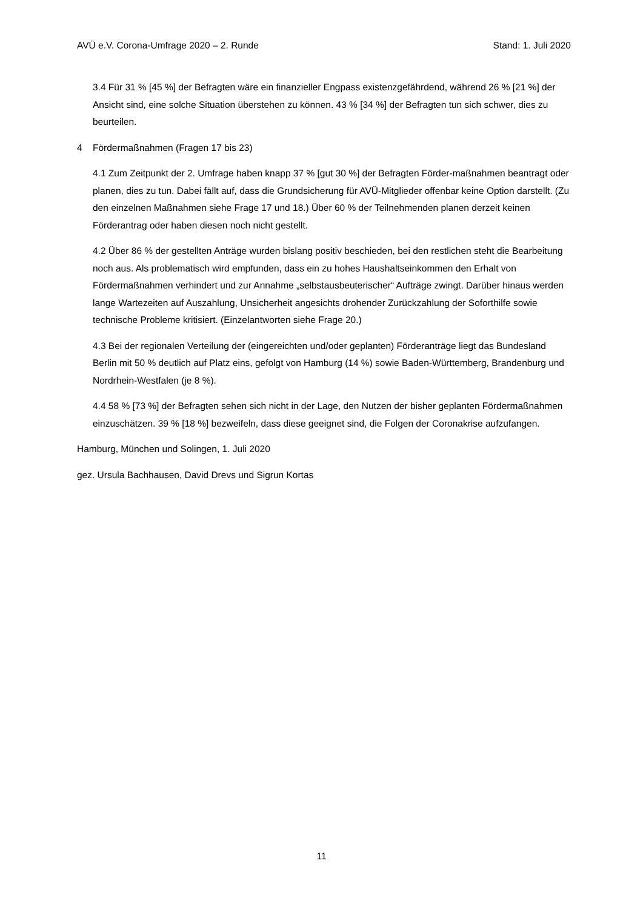AVÜ e.V. Corona-Umfrage 2020 – 2. Runde Stand: 1. Juli 2020
3.4 Für 31 % [45 %] der Befragten wäre ein finanzieller Engpass existenzgefährdend, während 26 % [21 %] der Ansicht sind, eine solche Situation überstehen zu können. 43 % [34 %] der Befragten tun sich schwer, dies zu beurteilen.
4 Fördermaßnahmen (Fragen 17 bis 23)
4.1 Zum Zeitpunkt der 2. Umfrage haben knapp 37 % [gut 30 %] der Befragten Förder-maßnahmen beantragt oder planen, dies zu tun. Dabei fällt auf, dass die Grundsicherung für AVÜ-Mitglieder offenbar keine Option darstellt. (Zu den einzelnen Maßnahmen siehe Frage 17 und 18.) Über 60 % der Teilnehmenden planen derzeit keinen Förderantrag oder haben diesen noch nicht gestellt.
4.2 Über 86 % der gestellten Anträge wurden bislang positiv beschieden, bei den restlichen steht die Bearbeitung noch aus. Als problematisch wird empfunden, dass ein zu hohes Haushaltseinkommen den Erhalt von Fördermaßnahmen verhindert und zur Annahme „selbstausbeuterischer“ Aufträge zwingt. Darüber hinaus werden lange Wartezeiten auf Auszahlung, Unsicherheit angesichts drohender Zurückzahlung der Soforthilfe sowie technische Probleme kritisiert. (Einzelantworten siehe Frage 20.)
4.3 Bei der regionalen Verteilung der (eingereichten und/oder geplanten) Förderanträge liegt das Bundesland Berlin mit 50 % deutlich auf Platz eins, gefolgt von Hamburg (14 %) sowie Baden-Württemberg, Brandenburg und Nordrhein-Westfalen (je 8 %).
4.4 58 % [73 %] der Befragten sehen sich nicht in der Lage, den Nutzen der bisher geplanten Fördermaßnahmen einzuschätzen. 39 % [18 %] bezweifeln, dass diese geeignet sind, die Folgen der Coronakrise aufzufangen.
Hamburg, München und Solingen, 1. Juli 2020
gez. Ursula Bachhausen, David Drevs und Sigrun Kortas
11